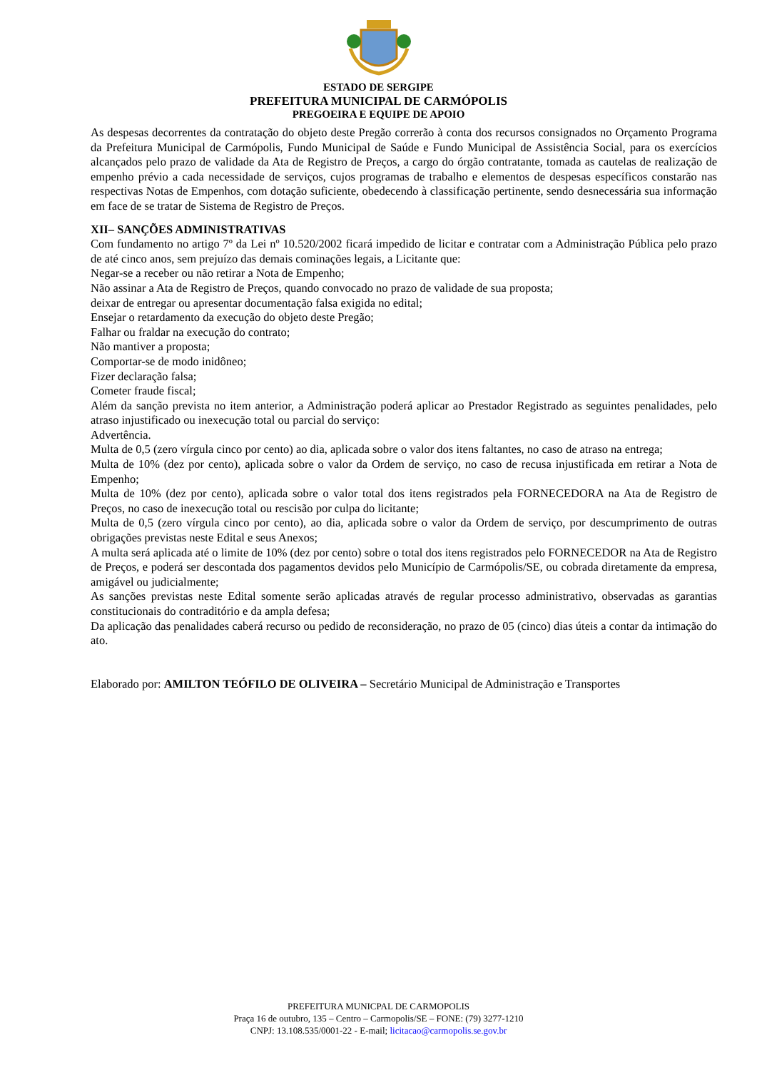ESTADO DE SERGIPE
PREFEITURA MUNICIPAL DE CARMÓPOLIS
PREGOEIRA E EQUIPE DE APOIO
As despesas decorrentes da contratação do objeto deste Pregão correrão à conta dos recursos consignados no Orçamento Programa da Prefeitura Municipal de Carmópolis, Fundo Municipal de Saúde e Fundo Municipal de Assistência Social, para os exercícios alcançados pelo prazo de validade da Ata de Registro de Preços, a cargo do órgão contratante, tomada as cautelas de realização de empenho prévio a cada necessidade de serviços, cujos programas de trabalho e elementos de despesas específicos constarão nas respectivas Notas de Empenhos, com dotação suficiente, obedecendo à classificação pertinente, sendo desnecessária sua informação em face de se tratar de Sistema de Registro de Preços.
XII– SANÇÕES ADMINISTRATIVAS
Com fundamento no artigo 7º da Lei nº 10.520/2002 ficará impedido de licitar e contratar com a Administração Pública pelo prazo de até cinco anos, sem prejuízo das demais cominações legais, a Licitante que:
Negar-se a receber ou não retirar a Nota de Empenho;
Não assinar a Ata de Registro de Preços, quando convocado no prazo de validade de sua proposta;
deixar de entregar ou apresentar documentação falsa exigida no edital;
Ensejar o retardamento da execução do objeto deste Pregão;
Falhar ou fraldar na execução do contrato;
Não mantiver a proposta;
Comportar-se de modo inidôneo;
Fizer declaração falsa;
Cometer fraude fiscal;
Além da sanção prevista no item anterior, a Administração poderá aplicar ao Prestador Registrado as seguintes penalidades, pelo atraso injustificado ou inexecução total ou parcial do serviço:
Advertência.
Multa de 0,5 (zero vírgula cinco por cento) ao dia, aplicada sobre o valor dos itens faltantes, no caso de atraso na entrega;
Multa de 10% (dez por cento), aplicada sobre o valor da Ordem de serviço, no caso de recusa injustificada em retirar a Nota de Empenho;
Multa de 10% (dez por cento), aplicada sobre o valor total dos itens registrados pela FORNECEDORA na Ata de Registro de Preços, no caso de inexecução total ou rescisão por culpa do licitante;
Multa de 0,5 (zero vírgula cinco por cento), ao dia, aplicada sobre o valor da Ordem de serviço, por descumprimento de outras obrigações previstas neste Edital e seus Anexos;
A multa será aplicada até o limite de 10% (dez por cento) sobre o total dos itens registrados pelo FORNECEDOR na Ata de Registro de Preços, e poderá ser descontada dos pagamentos devidos pelo Município de Carmópolis/SE, ou cobrada diretamente da empresa, amigável ou judicialmente;
As sanções previstas neste Edital somente serão aplicadas através de regular processo administrativo, observadas as garantias constitucionais do contraditório e da ampla defesa;
Da aplicação das penalidades caberá recurso ou pedido de reconsideração, no prazo de 05 (cinco) dias úteis a contar da intimação do ato.
Elaborado por: AMILTON TEÓFILO DE OLIVEIRA – Secretário Municipal de Administração e Transportes
PREFEITURA MUNICPAL DE CARMOPOLIS
Praça 16 de outubro, 135 – Centro – Carmopolis/SE – FONE: (79) 3277-1210
CNPJ: 13.108.535/0001-22 - E-mail; licitacao@carmopolis.se.gov.br